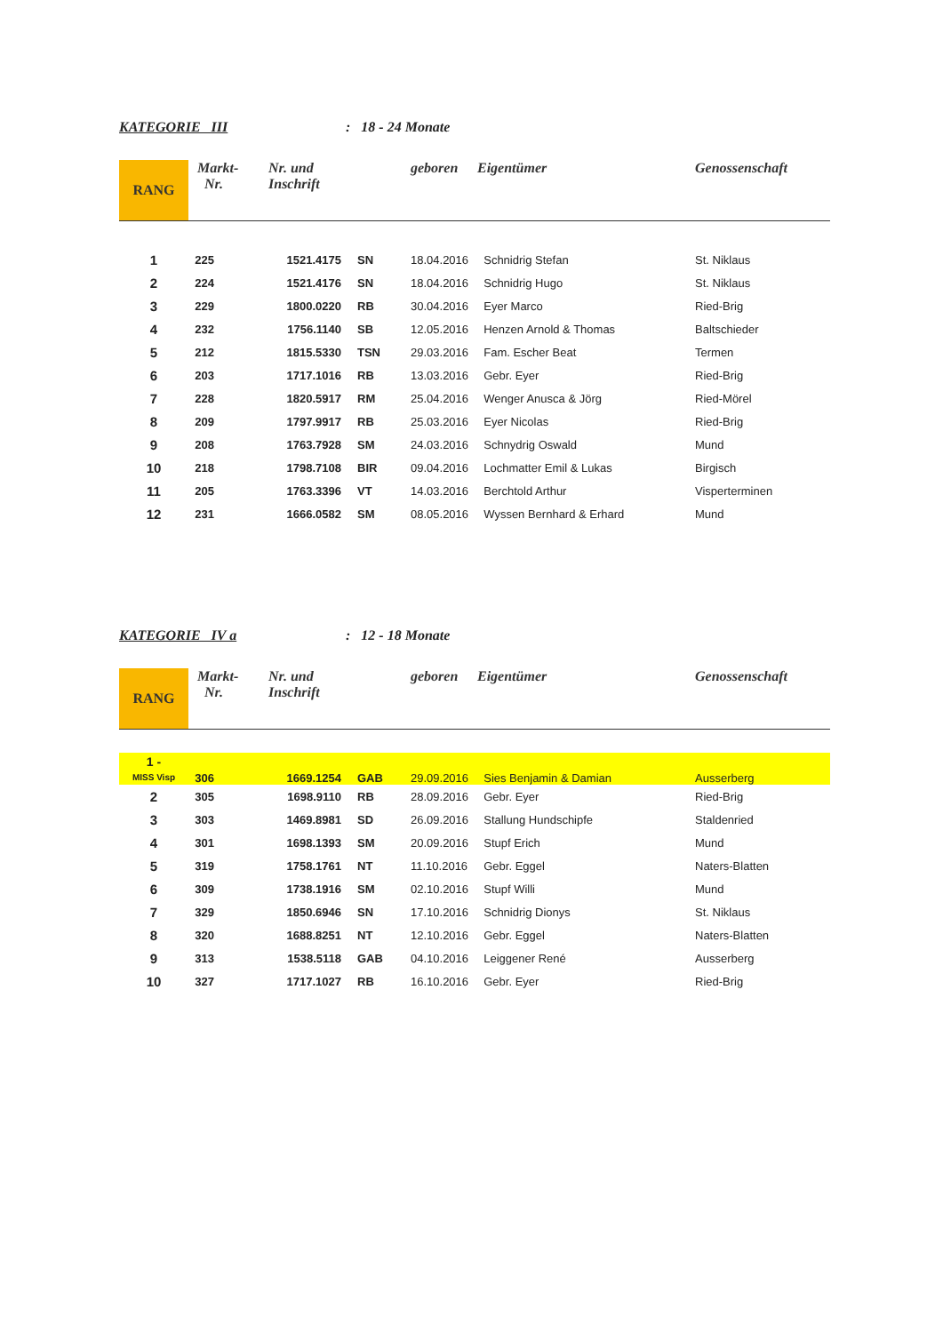KATEGORIE III: 18 - 24 Monate
| RANG | Markt- Nr. | Nr. und Inschrift | | geboren | Eigentümer | Genossenschaft |
| --- | --- | --- | --- | --- | --- | --- |
| 1 | 225 | 1521.4175 | SN | 18.04.2016 | Schnidrig Stefan | St. Niklaus |
| 2 | 224 | 1521.4176 | SN | 18.04.2016 | Schnidrig Hugo | St. Niklaus |
| 3 | 229 | 1800.0220 | RB | 30.04.2016 | Eyer Marco | Ried-Brig |
| 4 | 232 | 1756.1140 | SB | 12.05.2016 | Henzen Arnold & Thomas | Baltschieder |
| 5 | 212 | 1815.5330 | TSN | 29.03.2016 | Fam. Escher Beat | Termen |
| 6 | 203 | 1717.1016 | RB | 13.03.2016 | Gebr. Eyer | Ried-Brig |
| 7 | 228 | 1820.5917 | RM | 25.04.2016 | Wenger Anusca & Jörg | Ried-Mörel |
| 8 | 209 | 1797.9917 | RB | 25.03.2016 | Eyer Nicolas | Ried-Brig |
| 9 | 208 | 1763.7928 | SM | 24.03.2016 | Schnydrig Oswald | Mund |
| 10 | 218 | 1798.7108 | BIR | 09.04.2016 | Lochmatter Emil & Lukas | Birgisch |
| 11 | 205 | 1763.3396 | VT | 14.03.2016 | Berchtold Arthur | Visperterminen |
| 12 | 231 | 1666.0582 | SM | 08.05.2016 | Wyssen Bernhard & Erhard | Mund |
KATEGORIE IV a: 12 - 18 Monate
| RANG | Markt- Nr. | Nr. und Inschrift | | geboren | Eigentümer | Genossenschaft |
| --- | --- | --- | --- | --- | --- | --- |
| 1 - MISS Visp | 306 | 1669.1254 | GAB | 29.09.2016 | Sies Benjamin & Damian | Ausserberg |
| 2 | 305 | 1698.9110 | RB | 28.09.2016 | Gebr. Eyer | Ried-Brig |
| 3 | 303 | 1469.8981 | SD | 26.09.2016 | Stallung Hundschipfe | Staldenried |
| 4 | 301 | 1698.1393 | SM | 20.09.2016 | Stupf Erich | Mund |
| 5 | 319 | 1758.1761 | NT | 11.10.2016 | Gebr. Eggel | Naters-Blatten |
| 6 | 309 | 1738.1916 | SM | 02.10.2016 | Stupf Willi | Mund |
| 7 | 329 | 1850.6946 | SN | 17.10.2016 | Schnidrig Dionys | St. Niklaus |
| 8 | 320 | 1688.8251 | NT | 12.10.2016 | Gebr. Eggel | Naters-Blatten |
| 9 | 313 | 1538.5118 | GAB | 04.10.2016 | Leiggener René | Ausserberg |
| 10 | 327 | 1717.1027 | RB | 16.10.2016 | Gebr. Eyer | Ried-Brig |